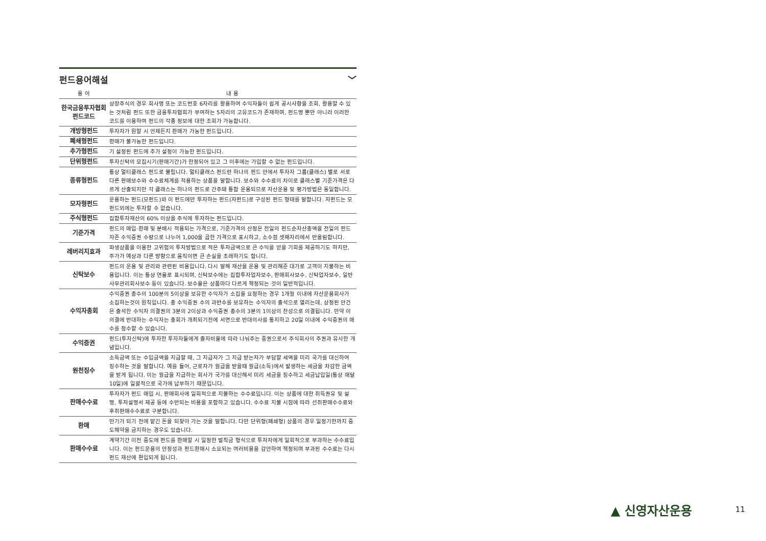펀드용어해설 ﹀
| 용 어 | 내 용 |
| --- | --- |
| 한국금융투자협회 펀드코드 | 상장주식의 경우 회사명 또는 코드번호 6자리를 활용하여 수익자들이 쉽게 공시사항을 조회, 활용할 수 있는 것처럼 펀드 또한 금융투자협회가 부여하는 5자리의 고유코드가 존재하며, 펀드명 뿐만 아니라 이러한 코드를 이용하여 펀드의 각종 정보에 대한 조회가 가능합니다. |
| 개방형펀드 | 투자자가 원할 시 언제든지 환매가 가능한 펀드입니다. |
| 폐쇄형펀드 | 환매가 불가능한 펀드입니다. |
| 추가형펀드 | 기 설정된 펀드에 추가 설정이 가능한 펀드입니다. |
| 단위형펀드 | 투자신탁의 모집시기(판매기간)가 한정되어 있고 그 이후에는 가입할 수 없는 펀드입니다. |
| 종류형펀드 | 통상 멀티클래스 펀드로 불립니다. 멀티클래스 펀드란 하나의 펀드 안에서 투자자 그룹(클래스) 별로 서로 다른 판매보수와 수수료체계를 적용하는 상품을 말합니다. 보수와 수수료의 차이로 클래스별 기준가격은 다르게 산출되지만 각 클래스는 하나의 펀드로 간주돼 통합 운용되므로 자산운용 및 평가방법은 동일합니다. |
| 모자형펀드 | 운용하는 펀드(모펀드)와 이 펀드에만 투자하는 펀드(자펀드)로 구성된 펀드 형태를 말합니다. 자펀드는 모펀드외에는 투자할 수 없습니다. |
| 주식형펀드 | 집합투자재산의 60% 이상을 주식에 투자하는 펀드입니다. |
| 기준가격 | 펀드의 매입·환매 및 분배시 적용되는 가격으로, 기준가격의 산정은 전일의 펀드순자산총액을 전일의 펀드 자존 수익증권 수량으로 나누어 1,000을 곱한 가격으로 표시하고, 소수점 셋째자리에서 반올림합니다. |
| 레버리지효과 | 파생상품을 이용한 고위험의 투자방법으로 적은 투자금액으로 큰 수익을 얻을 기회를 제공하기도 하지만, 주가가 예상과 다른 방향으로 움직이면 큰 손실을 초래하기도 합니다. |
| 신탁보수 | 펀드의 운용 및 관리와 관련된 비용입니다. 다시 말해 재산을 운용 및 관리해준 대가로 고객이 지불하는 비용입니다. 이는 통상 연율로 표시되며, 신탁보수에는 집합투자업자보수, 판매회사보수, 신탁업자보수, 일반사무관리회사보수 등이 있습니다. 보수율은 상품마다 다르게 책정되는 것이 일반적입니다. |
| 수익자총회 | 수익증권 총수의 100분의 5이상을 보유한 수익자가 소집을 요청하는 경우 1개월 이내에 자산운용회사가 소집하는것이 원칙입니다. 총 수익증권 수의 과반수를 보유하는 수익자의 출석으로 열리는데, 상정된 안건은 출석한 수익자 의결권의 3분의 2이상과 수익증권 총수의 3분의 1이상의 찬성으로 의결됩니다. 만약 이 의결에 반대하는 수익자는 총회가 개최되기전에 서면으로 반대의사를 통지하고 20일 이내에 수익증권의 매수를 청수할 수 있습니다. |
| 수익증권 | 펀드(투자신탁)에 투자한 투자자들에게 출자비율에 따라 나눠주는 증권으로서 주식회사의 주권과 유사한 개념입니다. |
| 원천징수 | 소득금액 또는 수입금액을 지급할 때, 그 지급자가 그 지급 받는자가 부담할 세액을 미리 국가를 대신하여 징수하는 것을 말합니다. 예를 들어, 근로자가 월급을 받을때 월급(소득)에서 발생하는 세금을 차감한 금액을 받게 됩니다. 이는 월급을 지급하는 회사가 국가를 대신해서 미리 세금을 징수하고 세금납입일(통상 매달 10일)에 일괄적으로 국가에 납부하기 때문입니다. |
| 판매수수료 | 투자자가 펀드 매입 시, 판매회사에 일회적으로 지불하는 수수료입니다. 이는 상품에 대한 취득권유 및 설명, 투자설명서 제공 등에 수반되는 비용을 포함하고 있습니다. 수수료 지불 시점에 따라 선취판매수수료와 후취판매수수료로 구분합니다. |
| 환매 | 만기가 되기 전에 맡긴 돈을 되찾아 가는 것을 말합니다. 다만 단위형(폐쇄형) 상품의 경우 일정기한까지 중도해약을 금지하는 경우도 있습니다. |
| 환매수수료 | 계약기간 이전 중도에 펀드를 환매할 시 일정한 벌칙금 형식으로 투자자에게 일회적으로 부과하는 수수료입니다. 이는 펀드운용의 안정성과 펀드환매시 소요되는 여러비용을 감안하여 책정되며 부과된 수수료는 다시 펀드 재산에 편입되게 됩니다. |
▲ 신영자산운용 11